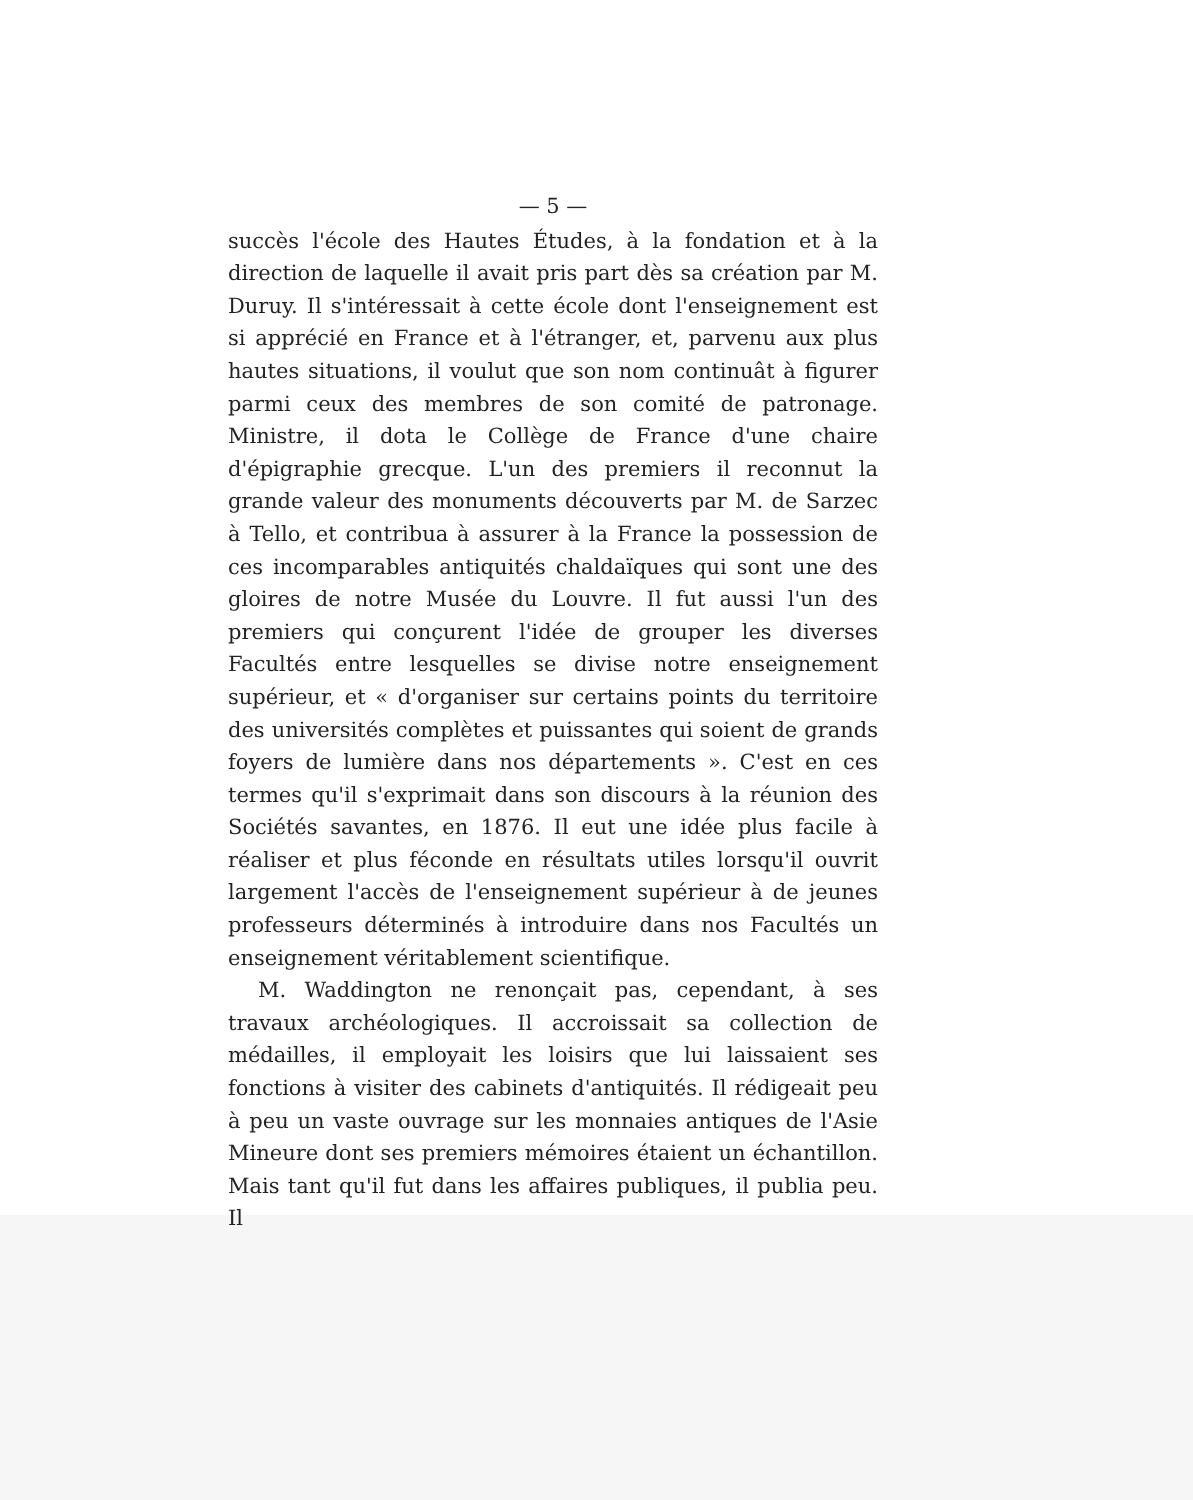— 5 —
succès l'école des Hautes Études, à la fondation et à la direction de laquelle il avait pris part dès sa création par M. Duruy. Il s'intéressait à cette école dont l'enseignement est si apprécié en France et à l'étranger, et, parvenu aux plus hautes situations, il voulut que son nom continuât à figurer parmi ceux des membres de son comité de patronage. Ministre, il dota le Collège de France d'une chaire d'épigraphie grecque. L'un des premiers il reconnut la grande valeur des monuments découverts par M. de Sarzec à Tello, et contribua à assurer à la France la possession de ces incomparables antiquités chaldaïques qui sont une des gloires de notre Musée du Louvre. Il fut aussi l'un des premiers qui conçurent l'idée de grouper les diverses Facultés entre lesquelles se divise notre enseignement supérieur, et « d'organiser sur certains points du territoire des universités complètes et puissantes qui soient de grands foyers de lumière dans nos départements ». C'est en ces termes qu'il s'exprimait dans son discours à la réunion des Sociétés savantes, en 1876. Il eut une idée plus facile à réaliser et plus féconde en résultats utiles lorsqu'il ouvrit largement l'accès de l'enseignement supérieur à de jeunes professeurs déterminés à introduire dans nos Facultés un enseignement véritablement scientifique.
M. Waddington ne renonçait pas, cependant, à ses travaux archéologiques. Il accroissait sa collection de médailles, il employait les loisirs que lui laissaient ses fonctions à visiter des cabinets d'antiquités. Il rédigeait peu à peu un vaste ouvrage sur les monnaies antiques de l'Asie Mineure dont ses premiers mémoires étaient un échantillon. Mais tant qu'il fut dans les affaires publiques, il publia peu. Il